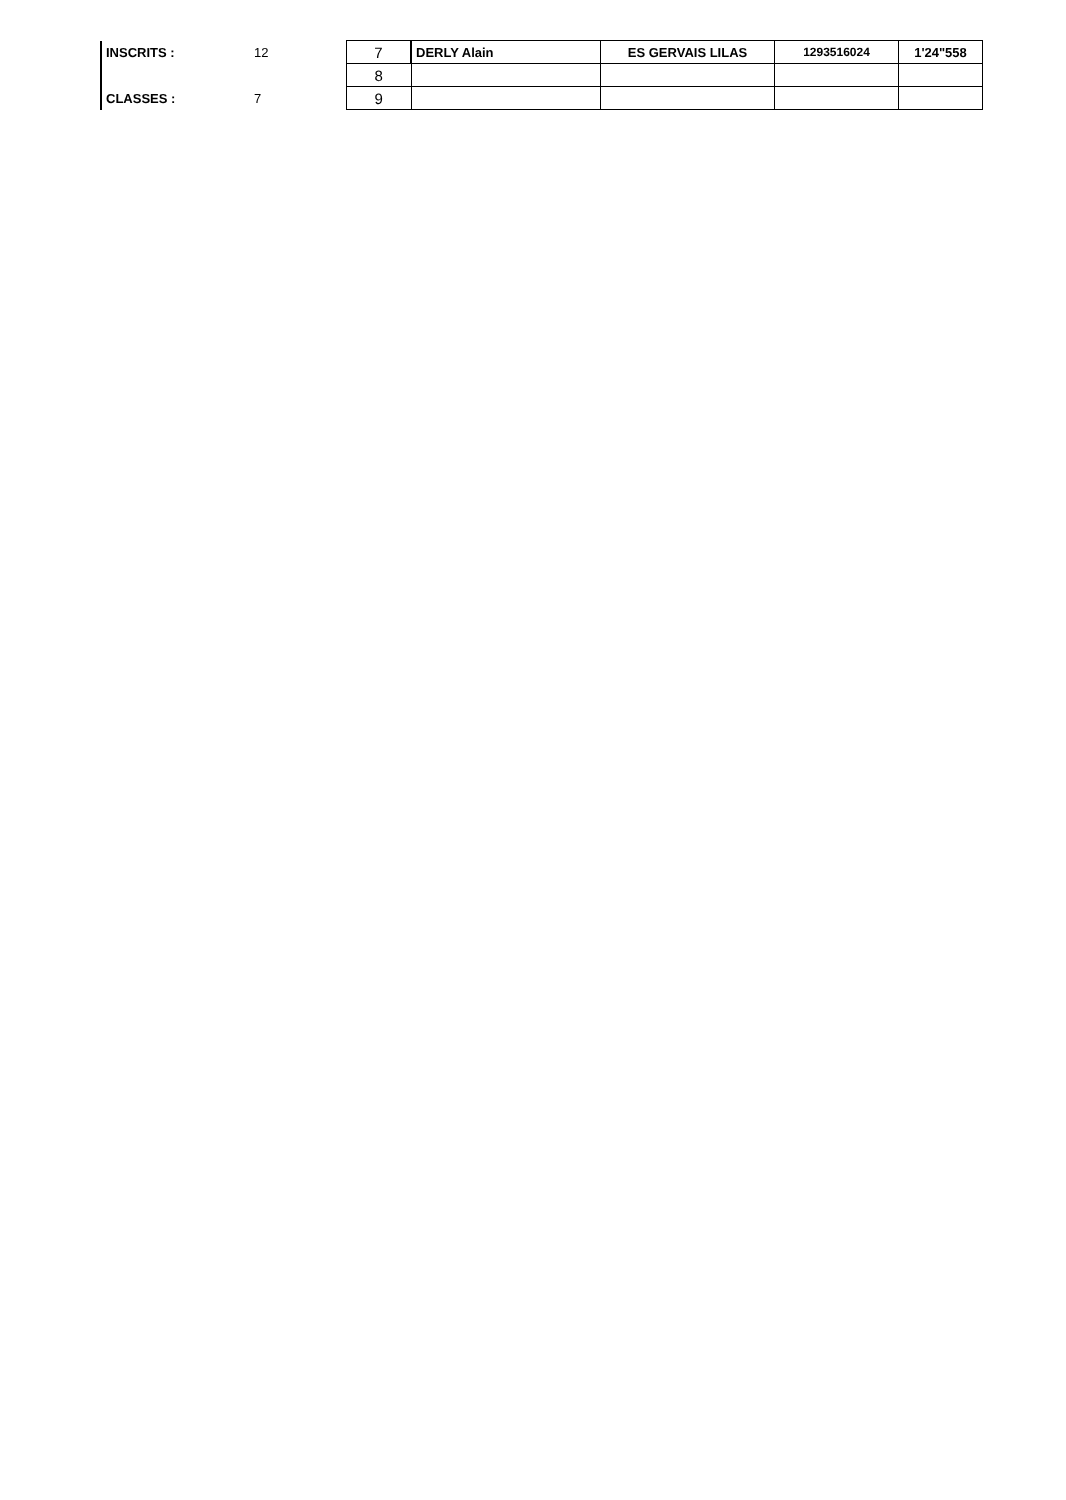| INSCRITS : | 12 | | 7 | DERLY Alain | ES GERVAIS LILAS | 1293516024 | 1'24"558 |
| | | | 8 | | | | |
| CLASSES : | 7 | | 9 | | | | |